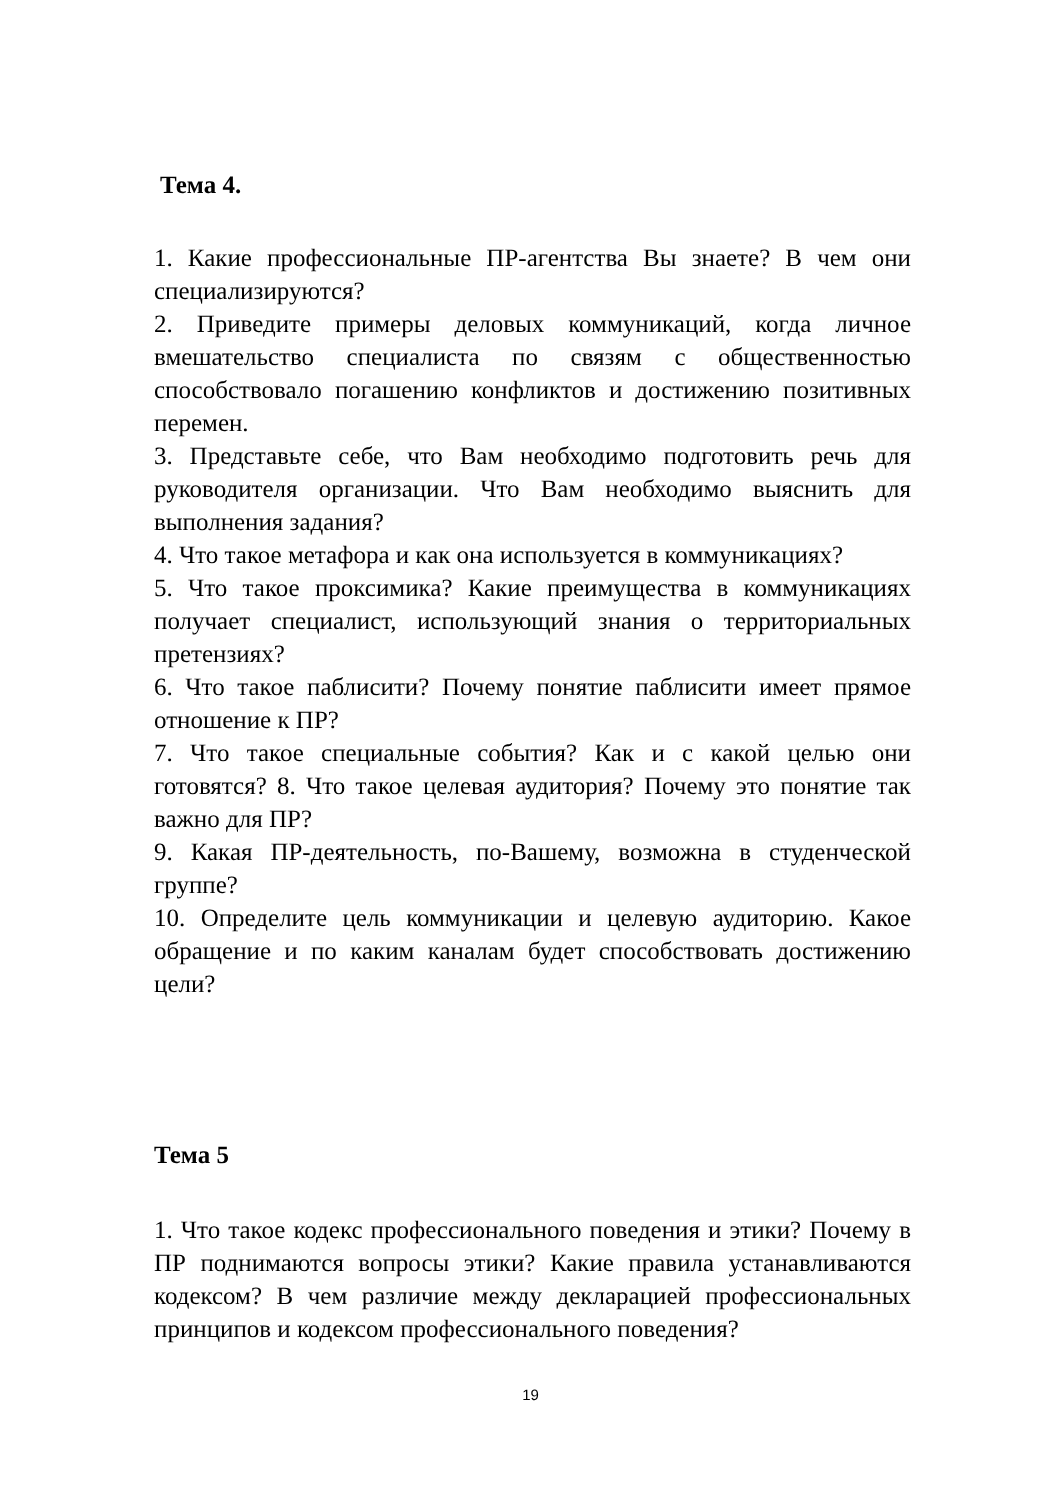Тема 4.
1. Какие профессиональные ПР-агентства Вы знаете? В чем они специализируются?
2. Приведите примеры деловых коммуникаций, когда личное вмешательство специалиста по связям с общественностью способствовало погашению конфликтов и достижению позитивных перемен.
3. Представьте себе, что Вам необходимо подготовить речь для руководителя организации. Что Вам необходимо выяснить для выполнения задания?
4. Что такое метафора и как она используется в коммуникациях?
5. Что такое проксимика? Какие преимущества в коммуникациях получает специалист, использующий знания о территориальных претензиях?
6. Что такое паблисити? Почему понятие паблисити имеет прямое отношение к ПР?
7. Что такое специальные события? Как и с какой целью они готовятся? 8. Что такое целевая аудитория? Почему это понятие так важно для ПР?
9. Какая ПР-деятельность, по-Вашему, возможна в студенческой группе?
10. Определите цель коммуникации и целевую аудиторию. Какое обращение и по каким каналам будет способствовать достижению цели?
Тема 5
1. Что такое кодекс профессионального поведения и этики? Почему в ПР поднимаются вопросы этики? Какие правила устанавливаются кодексом? В чем различие между декларацией профессиональных принципов и кодексом профессионального поведения?
19